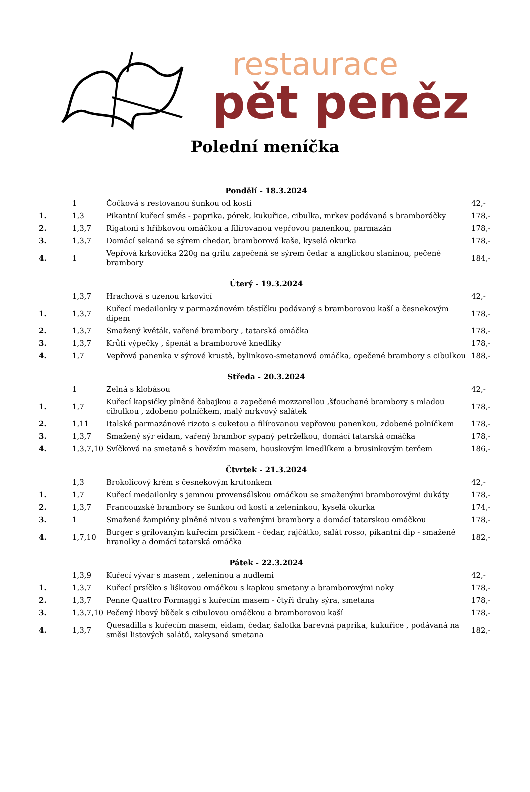restaurace
pět peněz
Polední meníčka
| Pondělí - 18.3.2024 | | | |
| --- | --- | --- | --- |
| | 1 | Čočková s restovanou šunkou od kosti | 42,- |
| 1. | 1,3 | Pikantní kuřecí směs - paprika, pórek, kukuřice, cibulka, mrkev podávaná s bramboráčky | 178,- |
| 2. | 1,3,7 | Rigatoni s hříbkovou omáčkou a filírovanou vepřovou panenkou, parmazán | 178,- |
| 3. | 1,3,7 | Domácí sekaná se sýrem chedar, bramborová kaše, kyselá okurka | 178,- |
| 4. | 1 | Vepřová krkovička 220g na grilu zapečená se sýrem čedar a anglickou slaninou, pečené brambory | 184,- |
| Úterý - 19.3.2024 | | | |
| | 1,3,7 | Hrachová s uzenou krkovicí | 42,- |
| 1. | 1,3,7 | Kuřecí medailonky v parmazánovém těstíčku podávaný s bramborovou kaší a česnekovým dipem | 178,- |
| 2. | 1,3,7 | Smažený květák, vařené brambory , tatarská omáčka | 178,- |
| 3. | 1,3,7 | Krůtí výpečky , špenát a bramborové knedlíky | 178,- |
| 4. | 1,7 | Vepřová panenka v sýrové krustě, bylinkovo-smetanová omáčka, opečené brambory s cibulkou | 188,- |
| Středa - 20.3.2024 | | | |
| | 1 | Zelná s klobásou | 42,- |
| 1. | 1,7 | Kuřecí kapsičky plněné čabajkou a zapečené mozzarellou ,šťouchané brambory s mladou cibulkou , zdobeno polníčkem, malý mrkvový salátek | 178,- |
| 2. | 1,11 | Italské parmazánové rizoto s cuketou a filírovanou vepřovou panenkou, zdobené polníčkem | 178,- |
| 3. | 1,3,7 | Smažený sýr eidam, vařený brambor sypaný petrželkou, domácí tatarská omáčka | 178,- |
| 4. | 1,3,7,10 | Svíčková na smetaně s hovězím masem, houskovým knedlíkem a brusinkovým terčem | 186,- |
| Čtvrtek - 21.3.2024 | | | |
| | 1,3 | Brokolicový krém s česnekovým krutonkem | 42,- |
| 1. | 1,7 | Kuřecí medailonky s jemnou provensálskou omáčkou se smaženými bramborovými dukáty | 178,- |
| 2. | 1,3,7 | Francouzské brambory se šunkou od kosti a zeleninkou, kyselá okurka | 174,- |
| 3. | 1 | Smažené žampióny plněné nivou s vařenými brambory a domácí tatarskou omáčkou | 178,- |
| 4. | 1,7,10 | Burger s grilovaným kuřecím prsíčkem - čedar, rajčátko, salát rosso, pikantní dip - smažené hranolky a domácí tatarská omáčka | 182,- |
| Pátek - 22.3.2024 | | | |
| | 1,3,9 | Kuřecí vývar s masem , zeleninou a nudlemi | 42,- |
| 1. | 1,3,7 | Kuřecí prsíčko s liškovou omáčkou s kapkou smetany a bramborovými noky | 178,- |
| 2. | 1,3,7 | Penne Quattro Formaggi s kuřecím masem - čtyři druhy sýra, smetana | 178,- |
| 3. | 1,3,7,10 | Pečený libový bůček s cibulovou omáčkou a bramborovou kaší | 178,- |
| 4. | 1,3,7 | Quesadilla s kuřecím masem, eidam, čedar, šalotka barevná paprika, kukuřice , podávaná na směsi listových salátů, zakysaná smetana | 182,- |